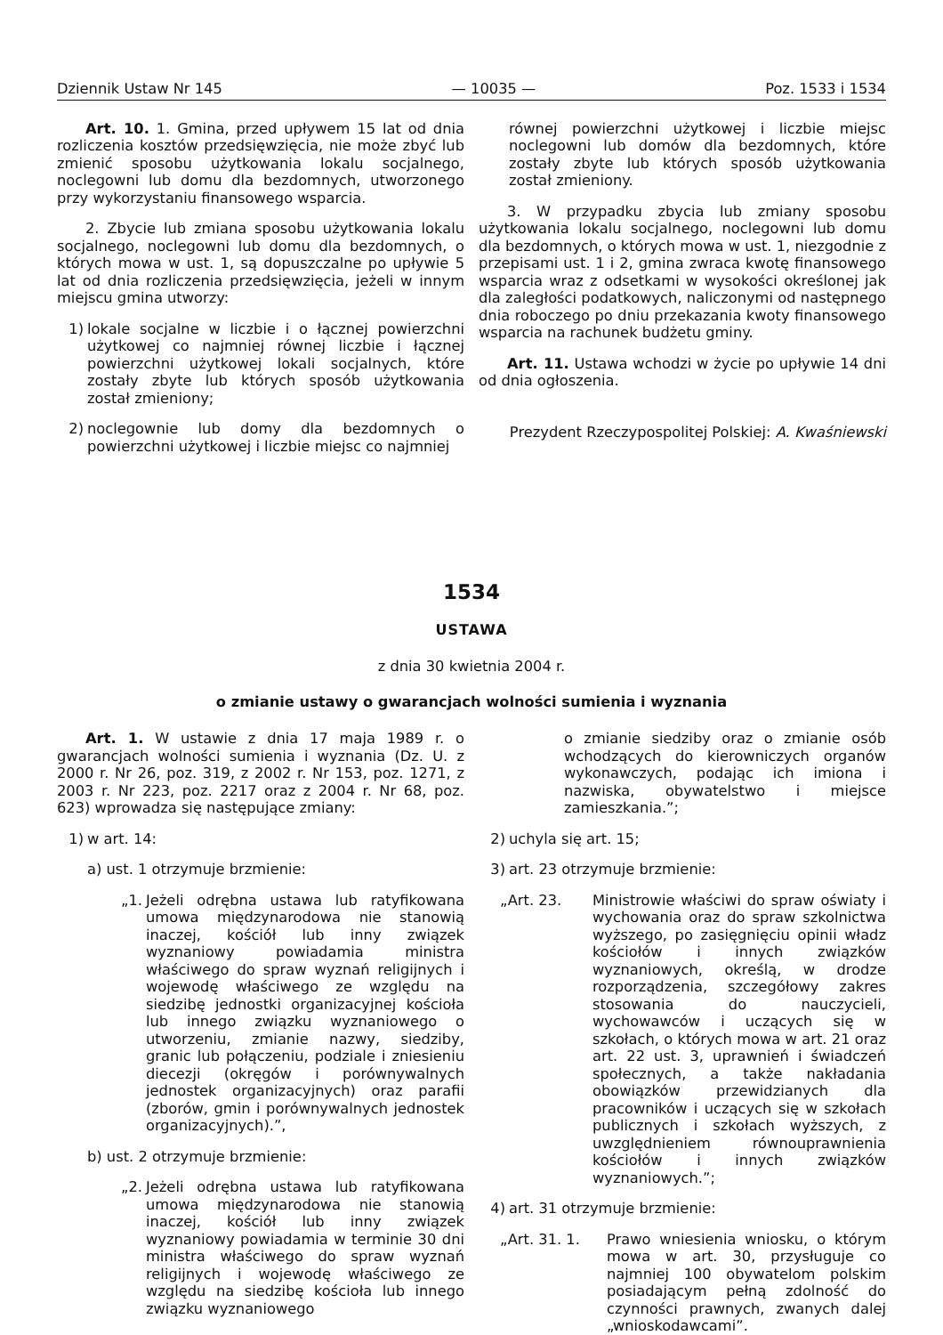Dziennik Ustaw Nr 145 — 10035 — Poz. 1533 i 1534
Art. 10. 1. Gmina, przed upływem 15 lat od dnia rozliczenia kosztów przedsięwzięcia, nie może zbyć lub zmienić sposobu użytkowania lokalu socjalnego, noclegowni lub domu dla bezdomnych, utworzonego przy wykorzystaniu finansowego wsparcia.
2. Zbycie lub zmiana sposobu użytkowania lokalu socjalnego, noclegowni lub domu dla bezdomnych, o których mowa w ust. 1, są dopuszczalne po upływie 5 lat od dnia rozliczenia przedsięwzięcia, jeżeli w innym miejscu gmina utworzy:
1) lokale socjalne w liczbie i o łącznej powierzchni użytkowej co najmniej równej liczbie i łącznej powierzchni użytkowej lokali socjalnych, które zostały zbyte lub których sposób użytkowania został zmieniony;
2) noclegownie lub domy dla bezdomnych o powierzchni użytkowej i liczbie miejsc co najmniej
równej powierzchni użytkowej i liczbie miejsc noclegowni lub domów dla bezdomnych, które zostały zbyte lub których sposób użytkowania został zmieniony.
3. W przypadku zbycia lub zmiany sposobu użytkowania lokalu socjalnego, noclegowni lub domu dla bezdomnych, o których mowa w ust. 1, niezgodnie z przepisami ust. 1 i 2, gmina zwraca kwotę finansowego wsparcia wraz z odsetkami w wysokości określonej jak dla zaległości podatkowych, naliczonymi od następnego dnia roboczego po dniu przekazania kwoty finansowego wsparcia na rachunek budżetu gminy.
Art. 11. Ustawa wchodzi w życie po upływie 14 dni od dnia ogłoszenia.
Prezydent Rzeczypospolitej Polskiej: A. Kwaśniewski
1534
USTAWA
z dnia 30 kwietnia 2004 r.
o zmianie ustawy o gwarancjach wolności sumienia i wyznania
Art. 1. W ustawie z dnia 17 maja 1989 r. o gwarancjach wolności sumienia i wyznania (Dz. U. z 2000 r. Nr 26, poz. 319, z 2002 r. Nr 153, poz. 1271, z 2003 r. Nr 223, poz. 2217 oraz z 2004 r. Nr 68, poz. 623) wprowadza się następujące zmiany:
1) w art. 14:
a) ust. 1 otrzymuje brzmienie:
„1. Jeżeli odrębna ustawa lub ratyfikowana umowa międzynarodowa nie stanowią inaczej, kościół lub inny związek wyznaniowy powiadamia ministra właściwego do spraw wyznań religijnych i wojewodę właściwego ze względu na siedzibę jednostki organizacyjnej kościoła lub innego związku wyznaniowego o utworzeniu, zmianie nazwy, siedziby, granic lub połączeniu, podziale i zniesieniu diecezji (okręgów i porównywalnych jednostek organizacyjnych) oraz parafii (zborów, gmin i porównywalnych jednostek organizacyjnych).”,
b) ust. 2 otrzymuje brzmienie:
„2. Jeżeli odrębna ustawa lub ratyfikowana umowa międzynarodowa nie stanowią inaczej, kościół lub inny związek wyznaniowy powiadamia w terminie 30 dni ministra właściwego do spraw wyznań religijnych i wojewodę właściwego ze względu na siedzibę kościoła lub innego związku wyznaniowego
o zmianie siedziby oraz o zmianie osób wchodzących do kierowniczych organów wykonawczych, podając ich imiona i nazwiska, obywatelstwo i miejsce zamieszkania.”;
2) uchyla się art. 15;
3) art. 23 otrzymuje brzmienie:
„Art. 23. Ministrowie właściwi do spraw oświaty i wychowania oraz do spraw szkolnictwa wyższego, po zasięgnięciu opinii władz kościołów i innych związków wyznaniowych, określą, w drodze rozporządzenia, szczegółowy zakres stosowania do nauczycieli, wychowawców i uczących się w szkołach, o których mowa w art. 21 oraz art. 22 ust. 3, uprawnień i świadczeń społecznych, a także nakładania obowiązków przewidzianych dla pracowników i uczących się w szkołach publicznych i szkołach wyższych, z uwzględnieniem równouprawnienia kościołów i innych związków wyznaniowych.”;
4) art. 31 otrzymuje brzmienie:
„Art. 31. 1. Prawo wniesienia wniosku, o którym mowa w art. 30, przysługuje co najmniej 100 obywatelom polskim posiadającym pełną zdolność do czynności prawnych, zwanych dalej „wnioskodawcami”.